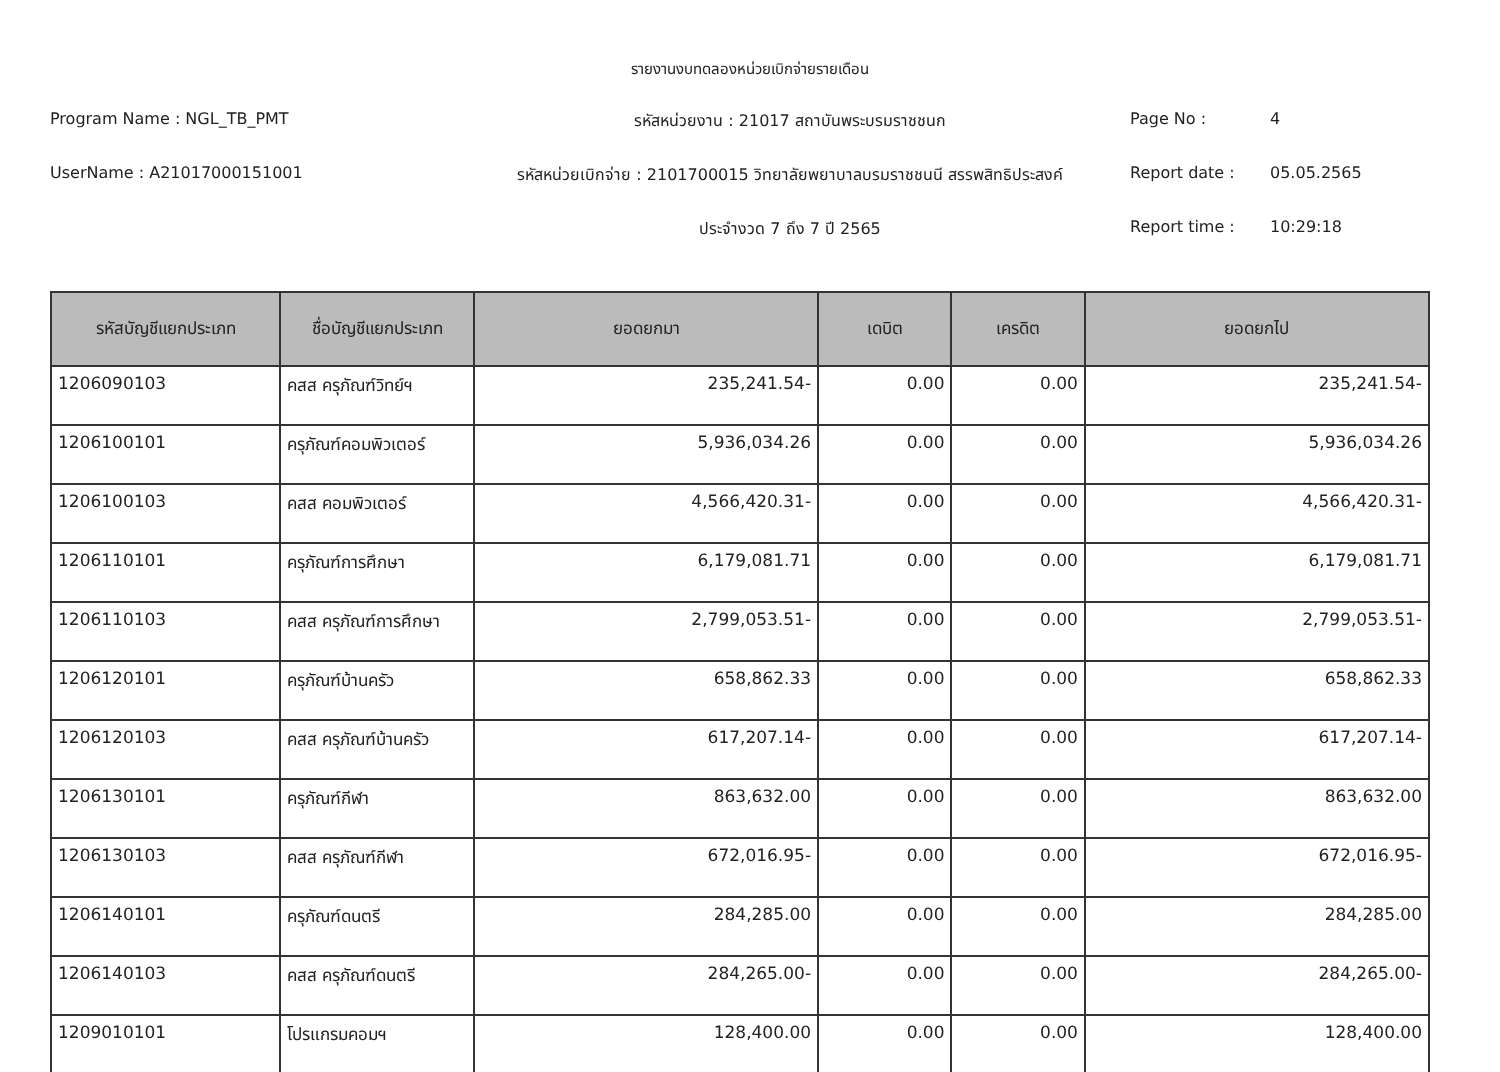รายงานงบทดลองหน่วยเบิกจ่ายรายเดือน
Program Name : NGL_TB_PMT
รหัสหน่วยงาน : 21017 สถาบันพระบรมราชชนก
Page No :
4
UserName : A21017000151001
รหัสหน่วยเบิกจ่าย : 2101700015 วิทยาลัยพยาบาลบรมราชชนนี สรรพสิทธิประสงค์
Report date :
05.05.2565
ประจำงวด 7 ถึง 7 ปี 2565
Report time :
10:29:18
| รหัสบัญชีแยกประเภท | ชื่อบัญชีแยกประเภท | ยอดยกมา | เดบิต | เครดิต | ยอดยกไป |
| --- | --- | --- | --- | --- | --- |
| 1206090103 | คสส ครุภัณฑ์วิทย์ฯ | 235,241.54- | 0.00 | 0.00 | 235,241.54- |
| 1206100101 | ครุภัณฑ์คอมพิวเตอร์ | 5,936,034.26 | 0.00 | 0.00 | 5,936,034.26 |
| 1206100103 | คสส คอมพิวเตอร์ | 4,566,420.31- | 0.00 | 0.00 | 4,566,420.31- |
| 1206110101 | ครุภัณฑ์การศึกษา | 6,179,081.71 | 0.00 | 0.00 | 6,179,081.71 |
| 1206110103 | คสส ครุภัณฑ์การศึกษา | 2,799,053.51- | 0.00 | 0.00 | 2,799,053.51- |
| 1206120101 | ครุภัณฑ์บ้านครัว | 658,862.33 | 0.00 | 0.00 | 658,862.33 |
| 1206120103 | คสส ครุภัณฑ์บ้านครัว | 617,207.14- | 0.00 | 0.00 | 617,207.14- |
| 1206130101 | ครุภัณฑ์กีฬา | 863,632.00 | 0.00 | 0.00 | 863,632.00 |
| 1206130103 | คสส ครุภัณฑ์กีฬา | 672,016.95- | 0.00 | 0.00 | 672,016.95- |
| 1206140101 | ครุภัณฑ์ดนตรี | 284,285.00 | 0.00 | 0.00 | 284,285.00 |
| 1206140103 | คสส ครุภัณฑ์ดนตรี | 284,265.00- | 0.00 | 0.00 | 284,265.00- |
| 1209010101 | โปรแกรมคอมฯ | 128,400.00 | 0.00 | 0.00 | 128,400.00 |